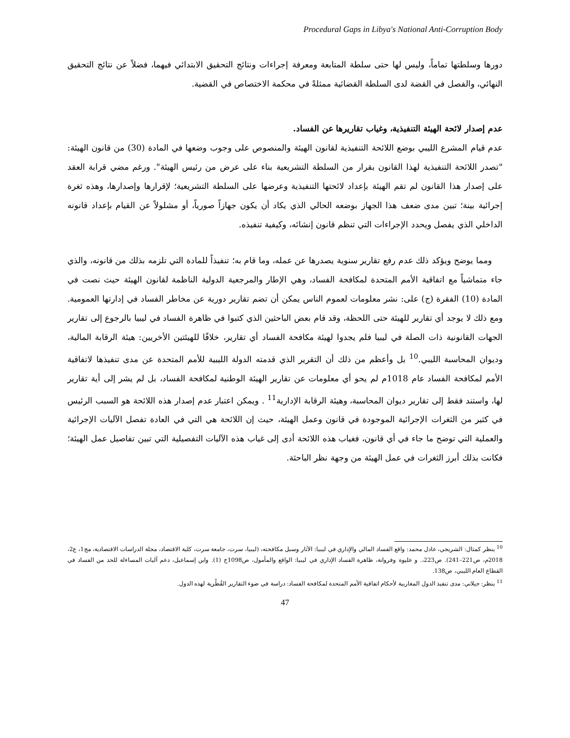Procedural Gaps in Libya's National Anti-Corruption Body
دورها وسلطتها تماماً، وليس لها حتى سلطة المتابعة ومعرفة إجراءات ونتائج التحقيق الابتدائي فيهما، فضلاً عن نتائج التحقيق النهائي، والفصل في القضة لدى السلطة القضائية ممثلةً في محكمة الاختصاص في القضية.
عدم إصدار لائحة الهيئة التنفيذية، وغياب تقاريرها عن الفساد.
عدم قيام المشرع الليبي بوضع اللائحة التنفيذية لقانون الهيئة والمنصوص على وجوب وضعها في المادة (30) من قانون الهيئة: "تصدر اللائحة التنفيذية لهذا القانون بقرار من السلطة التشريعية بناء على عرض من رئيس الهيئة". ورغم مضي قرابة العقد على إصدار هذا القانون لم تقم الهيئة بإعداد لائحتها التنفيذية وعرضها على السلطة التشريعية؛ لإقرارها وإصدارها، وهذه ثغرة إجرائية بينة؛ تبين مدى ضعف هذا الجهاز بوضعه الحالي الذي يكاد أن يكون جهازاً صورياً، أو مشلولاً عن القيام بإعداد قانونه الداخلي الذي يفصل ويحدد الإجراءات التي تنظم قانون إنشائه، وكيفية تنفيذه.
ومما يوضح ويؤكد ذلك عدم رفع تقارير سنوية يصدرها عن عمله، وما قام به؛ تنفيذاً للمادة التي تلزمه بذلك من قانونه، والذي جاء متماشياً مع اتفاقية الأمم المتحدة لمكافحة الفساد، وهي الإطار والمرجعية الدولية الناظمة لقانون الهيئة حيث نصت في المادة (10) الفقرة (ج) على: نشر معلومات لعموم الناس يمكن أن تضم تقارير دورية عن مخاطر الفساد في إدارتها العمومية. ومع ذلك لا يوجد أي تقارير للهيئة حتى اللحظة، وقد قام بعض الباحثين الذي كتبوا في ظاهرة الفساد في ليبيا بالرجوع إلى تقارير الجهات القانونية ذات الصلة في ليبيا فلم يجدوا لهيئة مكافحة الفساد أي تقارير، خلافًا للهيئتين الأخريين: هيئة الرقابة المالية، وديوان المحاسبة الليبي.<sup>10</sup> بل وأعظم من ذلك أن التقرير الذي قدمته الدولة الليبية للأمم المتحدة عن مدى تنفيذها لاتفاقية الأمم لمكافحة الفساد عام 1018م لم يحو أي معلومات عن تقارير الهيئة الوطنية لمكافحة الفساد، بل لم يشر إلى أية تقارير لها، واستند فقط إلى تقارير ديوان المحاسبة، وهيئة الرقابة الإدارية<sup>11</sup> . ويمكن اعتبار عدم إصدار هذه اللائحة هو السبب الرئيس في كثير من الثغرات الإجرائية الموجودة في قانون وعمل الهيئة، حيث إن اللائحة هي التي في العادة تفصل الآليات الإجرائية والعملية التي توضح ما جاء في أي قانون، فغياب هذه اللائحة أدى إلى غياب هذه الآليات التفصيلية التي تبين تفاصيل عمل الهيئة؛ فكانت بذلك أبرز الثغرات في عمل الهيئة من وجهة نظر الباحثة.
<sup>10</sup> ينظر كمثال: الشريجي، عادل محمد: واقع الفساد المالي والإداري في ليبيا: الآثار وسبل مكافحته، (ليبيا، سرت، جامعة سرت، كلية الاقتصاد، مجلة الدراسات الاقتصادية، مج1، ع2، 2018م، ص221–241). ص223،. و عليوة وفروانة، ظاهرة الفساد الإداري في ليبيا: الواقع والمأمول، ص1098ح (1). وابن إسماعيل، دعم آليات المساءلة للحد من الفساد في القطاع العام الليبي، ص138.
<sup>11</sup> ينظر: جيلاني: مدى تنفيذ الدول المغاربية لأحكام اتفاقية الأمم المتحدة لمكافحة الفساد: دراسة في ضوء التقارير القُطْرية لهذه الدول.
47